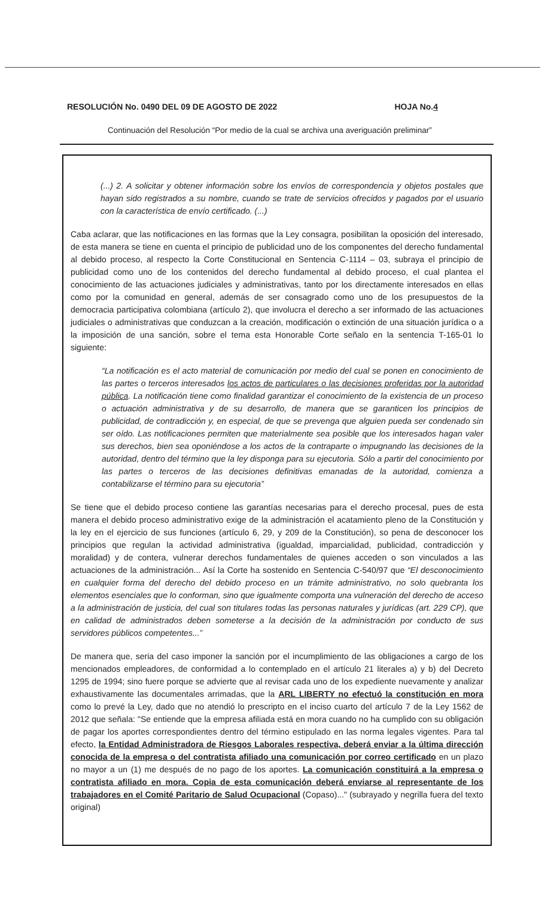RESOLUCIÓN No. 0490 DEL 09 DE AGOSTO DE 2022 HOJA No.4
Continuación del Resolución “Por medio de la cual se archiva una averiguación preliminar”
(...) 2. A solicitar y obtener información sobre los envíos de correspondencia y objetos postales que hayan sido registrados a su nombre, cuando se trate de servicios ofrecidos y pagados por el usuario con la característica de envío certificado. (...)
Caba aclarar, que las notificaciones en las formas que la Ley consagra, posibilitan la oposición del interesado, de esta manera se tiene en cuenta el principio de publicidad uno de los componentes del derecho fundamental al debido proceso, al respecto la Corte Constitucional en Sentencia C-1114 – 03, subraya el principio de publicidad como uno de los contenidos del derecho fundamental al debido proceso, el cual plantea el conocimiento de las actuaciones judiciales y administrativas, tanto por los directamente interesados en ellas como por la comunidad en general, además de ser consagrado como uno de los presupuestos de la democracia participativa colombiana (artículo 2), que involucra el derecho a ser informado de las actuaciones judiciales o administrativas que conduzcan a la creación, modificación o extinción de una situación jurídica o a la imposición de una sanción, sobre el tema esta Honorable Corte señalo en la sentencia T-165-01 lo siguiente:
“La notificación es el acto material de comunicación por medio del cual se ponen en conocimiento de las partes o terceros interesados los actos de particulares o las decisiones proferidas por la autoridad pública. La notificación tiene como finalidad garantizar el conocimiento de la existencia de un proceso o actuación administrativa y de su desarrollo, de manera que se garanticen los principios de publicidad, de contradicción y, en especial, de que se prevenga que alguien pueda ser condenado sin ser oído. Las notificaciones permiten que materialmente sea posible que los interesados hagan valer sus derechos, bien sea oponiéndose a los actos de la contraparte o impugnando las decisiones de la autoridad, dentro del término que la ley disponga para su ejecutoria. Sólo a partir del conocimiento por las partes o terceros de las decisiones definitivas emanadas de la autoridad, comienza a contabilizarse el término para su ejecutoria”
Se tiene que el debido proceso contiene las garantías necesarias para el derecho procesal, pues de esta manera el debido proceso administrativo exige de la administración el acatamiento pleno de la Constitución y la ley en el ejercicio de sus funciones (artículo 6, 29, y 209 de la Constitución), so pena de desconocer los principios que regulan la actividad administrativa (igualdad, imparcialidad, publicidad, contradicción y moralidad) y de contera, vulnerar derechos fundamentales de quienes acceden o son vinculados a las actuaciones de la administración... Así la Corte ha sostenido en Sentencia C-540/97 que “El desconocimiento en cualquier forma del derecho del debido proceso en un trámite administrativo, no solo quebranta los elementos esenciales que lo conforman, sino que igualmente comporta una vulneración del derecho de acceso a la administración de justicia, del cual son titulares todas las personas naturales y jurídicas (art. 229 CP), que en calidad de administrados deben someterse a la decisión de la administración por conducto de sus servidores públicos competentes...”
De manera que, seria del caso imponer la sanción por el incumplimiento de las obligaciones a cargo de los mencionados empleadores, de conformidad a lo contemplado en el artículo 21 literales a) y b) del Decreto 1295 de 1994; sino fuere porque se advierte que al revisar cada uno de los expediente nuevamente y analizar exhaustivamente las documentales arrimadas, que la ARL LIBERTY no efectuó la constitución en mora como lo prevé la Ley, dado que no atendió lo prescripto en el inciso cuarto del artículo 7 de la Ley 1562 de 2012 que señala: "Se entiende que la empresa afiliada está en mora cuando no ha cumplido con su obligación de pagar los aportes correspondientes dentro del término estipulado en las norma legales vigentes. Para tal efecto, la Entidad Administradora de Riesgos Laborales respectiva, deberá enviar a la última dirección conocida de la empresa o del contratista afiliado una comunicación por correo certificado en un plazo no mayor a un (1) me después de no pago de los aportes. La comunicación constituirá a la empresa o contratista afiliado en mora. Copia de esta comunicación deberá enviarse al representante de los trabajadores en el Comité Paritario de Salud Ocupacional (Copaso)..." (subrayado y negrilla fuera del texto original)